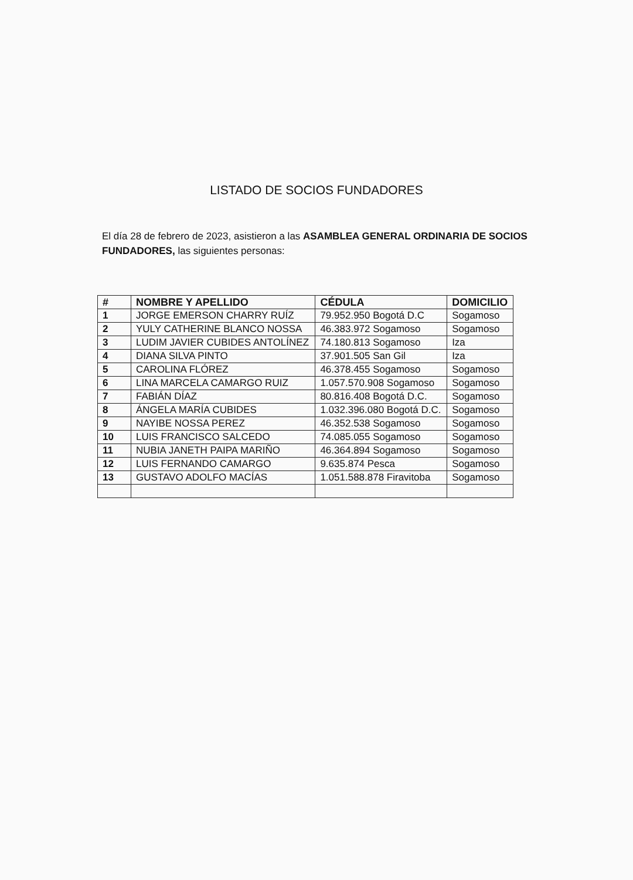LISTADO DE SOCIOS FUNDADORES
El día 28 de febrero de 2023, asistieron a las ASAMBLEA GENERAL ORDINARIA DE SOCIOS FUNDADORES, las siguientes personas:
| # | NOMBRE Y APELLIDO | CÉDULA | DOMICILIO |
| --- | --- | --- | --- |
| 1 | JORGE EMERSON CHARRY RUÍZ | 79.952.950 Bogotá D.C | Sogamoso |
| 2 | YULY CATHERINE BLANCO NOSSA | 46.383.972 Sogamoso | Sogamoso |
| 3 | LUDIM JAVIER CUBIDES ANTOLÍNEZ | 74.180.813 Sogamoso | Iza |
| 4 | DIANA SILVA PINTO | 37.901.505 San Gil | Iza |
| 5 | CAROLINA FLÓREZ | 46.378.455 Sogamoso | Sogamoso |
| 6 | LINA MARCELA CAMARGO RUIZ | 1.057.570.908 Sogamoso | Sogamoso |
| 7 | FABIÁN DÍAZ | 80.816.408 Bogotá D.C. | Sogamoso |
| 8 | ÁNGELA MARÍA CUBIDES | 1.032.396.080 Bogotá D.C. | Sogamoso |
| 9 | NAYIBE NOSSA PEREZ | 46.352.538 Sogamoso | Sogamoso |
| 10 | LUIS FRANCISCO SALCEDO | 74.085.055 Sogamoso | Sogamoso |
| 11 | NUBIA JANETH PAIPA MARIÑO | 46.364.894 Sogamoso | Sogamoso |
| 12 | LUIS FERNANDO CAMARGO | 9.635.874 Pesca | Sogamoso |
| 13 | GUSTAVO ADOLFO MACÍAS | 1.051.588.878 Firavitoba | Sogamoso |